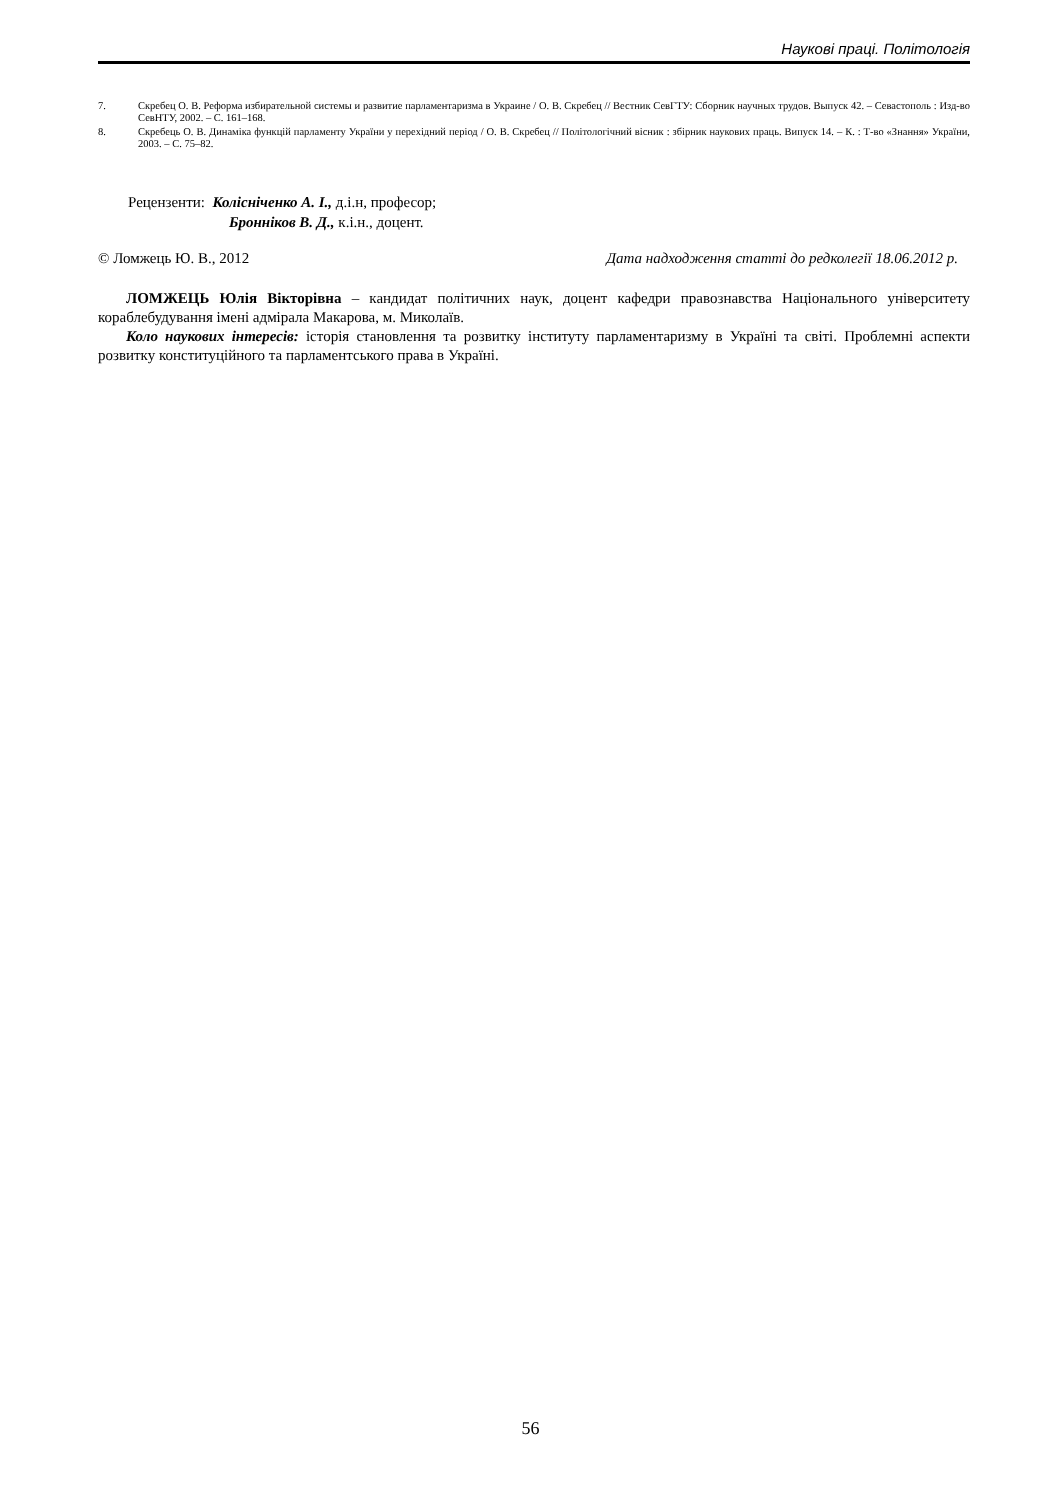Наукові праці. Політологія
7. Скребец О. В. Реформа избирательной системы и развитие парламентаризма в Украине / О. В. Скребец // Вестник СевГТУ: Сборник научных трудов. Выпуск 42. – Севастополь : Изд-во СевНТУ, 2002. – С. 161–168.
8. Скребець О. В. Динаміка функцій парламенту України у перехідний період / О. В. Скребец // Політологічний вісник : збірник наукових праць. Випуск 14. – К. : Т-во «Знання» України, 2003. – С. 75–82.
Рецензенти: Колісніченко А. І., д.і.н, професор;
Бронніков В. Д., к.і.н., доцент.
© Ломжець Ю. В., 2012 Дата надходження статті до редколегії 18.06.2012 р.
ЛОМЖЕЦЬ Юлія Вікторівна – кандидат політичних наук, доцент кафедри правознавства Національного університету кораблебудування імені адмірала Макарова, м. Миколаїв.
Коло наукових інтересів: історія становлення та розвитку інституту парламентаризму в Україні та світі. Проблемні аспекти розвитку конституційного та парламентського права в Україні.
56